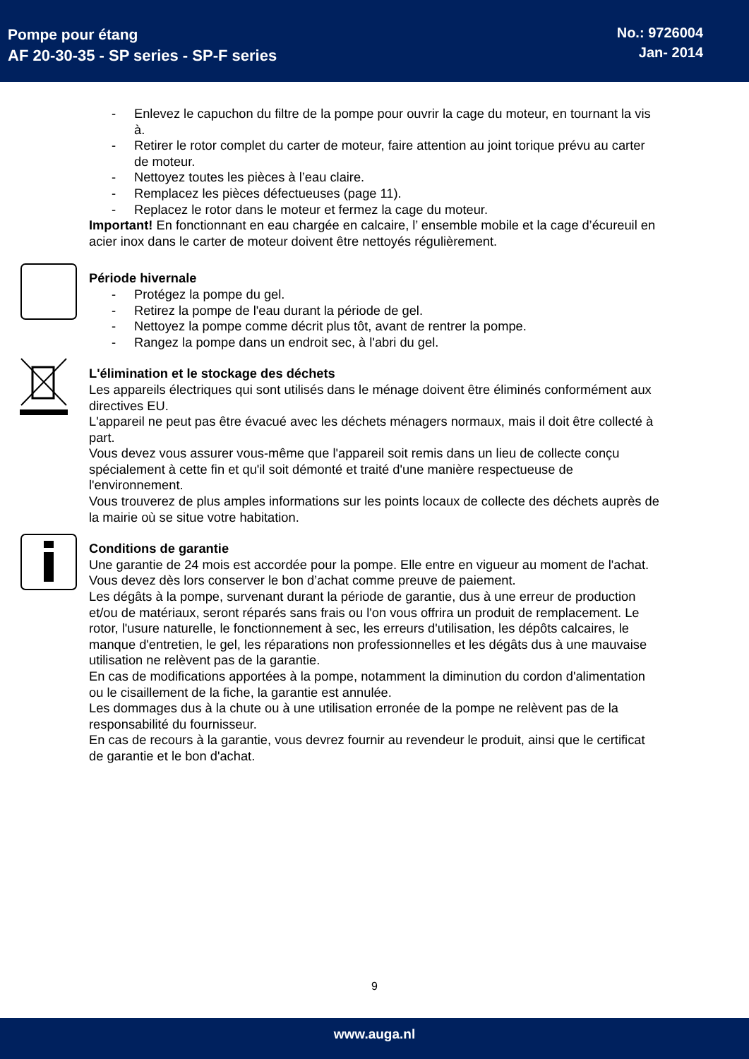Pompe pour étang
AF 20-30-35 - SP series - SP-F series
No.: 9726004
Jan- 2014
- Enlevez le capuchon du filtre de la pompe pour ouvrir la cage du moteur, en tournant la vis à.
- Retirer le rotor complet du carter de moteur, faire attention au joint torique prévu au carter de moteur.
- Nettoyez toutes les pièces à l’eau claire.
- Remplacez les pièces défectueuses (page 11).
- Replacez le rotor dans le moteur et fermez la cage du moteur.
Important! En fonctionnant en eau chargée en calcaire, l’ ensemble mobile et la cage d’écureuil en acier inox dans le carter de moteur doivent être nettoyés régulièrement.
Période hivernale
- Protégez la pompe du gel.
- Retirez la pompe de l'eau durant la période de gel.
- Nettoyez la pompe comme décrit plus tôt, avant de rentrer la pompe.
- Rangez la pompe dans un endroit sec, à l'abri du gel.
L'élimination et le stockage des déchets
Les appareils électriques qui sont utilisés dans le ménage doivent être éliminés conformément aux directives EU.
L'appareil ne peut pas être évacué avec les déchets ménagers normaux, mais il doit être collecté à part.
Vous devez vous assurer vous-même que l'appareil soit remis dans un lieu de collecte conçu spécialement à cette fin et qu'il soit démonté et traité d'une manière respectueuse de l'environnement.
Vous trouverez de plus amples informations sur les points locaux de collecte des déchets auprès de la mairie où se situe votre habitation.
Conditions de garantie
Une garantie de 24 mois est accordée pour la pompe. Elle entre en vigueur au moment de l'achat. Vous devez dès lors conserver le bon d’achat comme preuve de paiement.
Les dégâts à la pompe, survenant durant la période de garantie, dus à une erreur de production et/ou de matériaux, seront réparés sans frais ou l'on vous offrira un produit de remplacement. Le rotor, l'usure naturelle, le fonctionnement à sec, les erreurs d'utilisation, les dépôts calcaires, le manque d'entretien, le gel, les réparations non professionnelles et les dégâts dus à une mauvaise utilisation ne relèvent pas de la garantie.
En cas de modifications apportées à la pompe, notamment la diminution du cordon d'alimentation ou le cisaillement de la fiche, la garantie est annulée.
Les dommages dus à la chute ou à une utilisation erronée de la pompe ne relèvent pas de la responsabilité du fournisseur.
En cas de recours à la garantie, vous devrez fournir au revendeur le produit, ainsi que le certificat de garantie et le bon d'achat.
9
www.auga.nl